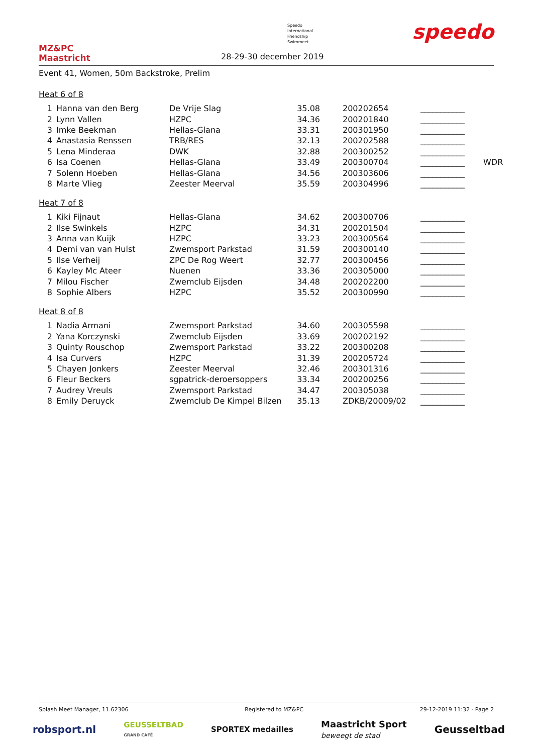MZ&PC
Maastricht
Speedo
International
Friendship
Swimmeet
28-29-30 december 2019
speedo
Event 41, Women, 50m Backstroke, Prelim
Heat 6 of 8
| 1 | Hanna van den Berg | De Vrije Slag | 35.08 | 200202654 | ___________ | |
| 2 | Lynn Vallen | HZPC | 34.36 | 200201840 | ___________ | |
| 3 | Imke Beekman | Hellas-Glana | 33.31 | 200301950 | ___________ | |
| 4 | Anastasia Renssen | TRB/RES | 32.13 | 200202588 | ___________ | |
| 5 | Lena Minderaa | DWK | 32.88 | 200300252 | ___________ | |
| 6 | Isa Coenen | Hellas-Glana | 33.49 | 200300704 | ___________ | WDR |
| 7 | Solenn Hoeben | Hellas-Glana | 34.56 | 200303606 | ___________ | |
| 8 | Marte Vlieg | Zeester Meerval | 35.59 | 200304996 | ___________ | |
Heat 7 of 8
| 1 | Kiki Fijnaut | Hellas-Glana | 34.62 | 200300706 | ___________ |
| 2 | Ilse Swinkels | HZPC | 34.31 | 200201504 | ___________ |
| 3 | Anna van Kuijk | HZPC | 33.23 | 200300564 | ___________ |
| 4 | Demi van van Hulst | Zwemsport Parkstad | 31.59 | 200300140 | ___________ |
| 5 | Ilse Verheij | ZPC De Rog Weert | 32.77 | 200300456 | ___________ |
| 6 | Kayley Mc Ateer | Nuenen | 33.36 | 200305000 | ___________ |
| 7 | Milou Fischer | Zwemclub Eijsden | 34.48 | 200202200 | ___________ |
| 8 | Sophie Albers | HZPC | 35.52 | 200300990 | ___________ |
Heat 8 of 8
| 1 | Nadia Armani | Zwemsport Parkstad | 34.60 | 200305598 | ___________ |
| 2 | Yana Korczynski | Zwemclub Eijsden | 33.69 | 200202192 | ___________ |
| 3 | Quinty Rouschop | Zwemsport Parkstad | 33.22 | 200300208 | ___________ |
| 4 | Isa Curvers | HZPC | 31.39 | 200205724 | ___________ |
| 5 | Chayen Jonkers | Zeester Meerval | 32.46 | 200301316 | ___________ |
| 6 | Fleur Beckers | sgpatrick-deroersoppers | 33.34 | 200200256 | ___________ |
| 7 | Audrey Vreuls | Zwemsport Parkstad | 34.47 | 200305038 | ___________ |
| 8 | Emily Deruyck | Zwemclub De Kimpel Bilzen | 35.13 | ZDKB/20009/02 | ___________ |
Splash Meet Manager, 11.62306 Registered to MZ&PC 29-12-2019 11:32 - Page 2
robsport.nl GEUSSELTBAD
GRAND CAFÉ SPORTEX medailles Maastricht Sport
beweegt de stad Geusseltbad